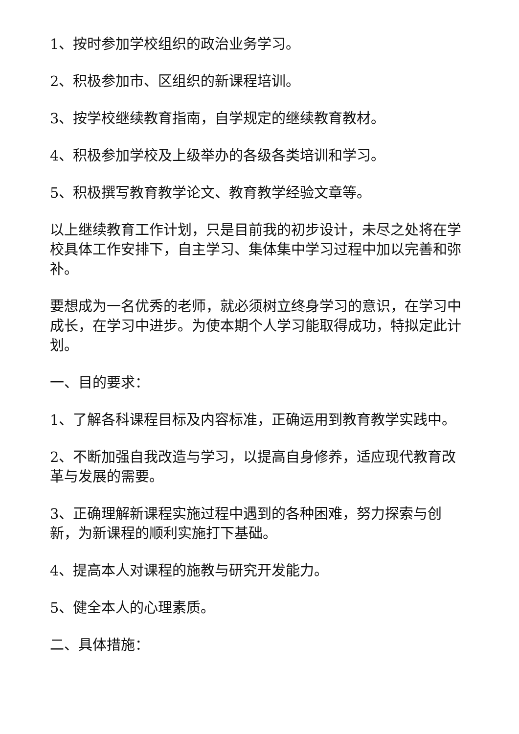1、按时参加学校组织的政治业务学习。
2、积极参加市、区组织的新课程培训。
3、按学校继续教育指南，自学规定的继续教育教材。
4、积极参加学校及上级举办的各级各类培训和学习。
5、积极撰写教育教学论文、教育教学经验文章等。
以上继续教育工作计划，只是目前我的初步设计，未尽之处将在学校具体工作安排下，自主学习、集体集中学习过程中加以完善和弥补。
要想成为一名优秀的老师，就必须树立终身学习的意识，在学习中成长，在学习中进步。为使本期个人学习能取得成功，特拟定此计划。
一、目的要求：
1、了解各科课程目标及内容标准，正确运用到教育教学实践中。
2、不断加强自我改造与学习，以提高自身修养，适应现代教育改革与发展的需要。
3、正确理解新课程实施过程中遇到的各种困难，努力探索与创新，为新课程的顺利实施打下基础。
4、提高本人对课程的施教与研究开发能力。
5、健全本人的心理素质。
二、具体措施：